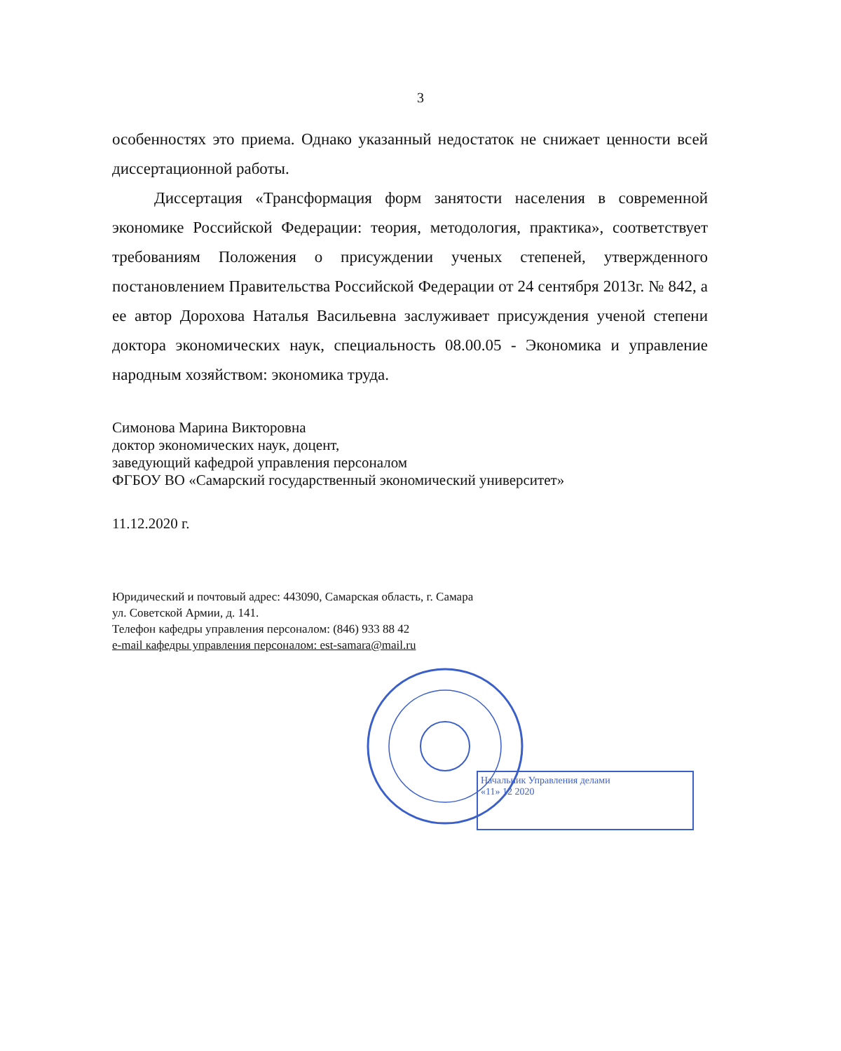3
особенностях это приема. Однако указанный недостаток не снижает ценности всей диссертационной работы.
Диссертация «Трансформация форм занятости населения в современной экономике Российской Федерации: теория, методология, практика», соответствует требованиям Положения о присуждении ученых степеней, утвержденного постановлением Правительства Российской Федерации от 24 сентября 2013г. № 842, а ее автор Дорохова Наталья Васильевна заслуживает присуждения ученой степени доктора экономических наук, специальность 08.00.05 - Экономика и управление народным хозяйством: экономика труда.
Симонова Марина Викторовна
доктор экономических наук, доцент,
заведующий кафедрой управления персоналом
ФГБОУ ВО «Самарский государственный экономический университет»
11.12.2020 г.
Юридический и почтовый адрес: 443090, Самарская область, г. Самара
ул. Советской Армии, д. 141.
Телефон кафедры управления персоналом: (846) 933 88 42
e-mail кафедры управления персоналом: est-samara@mail.ru
Начальник Управления делами
«11» 12 2020